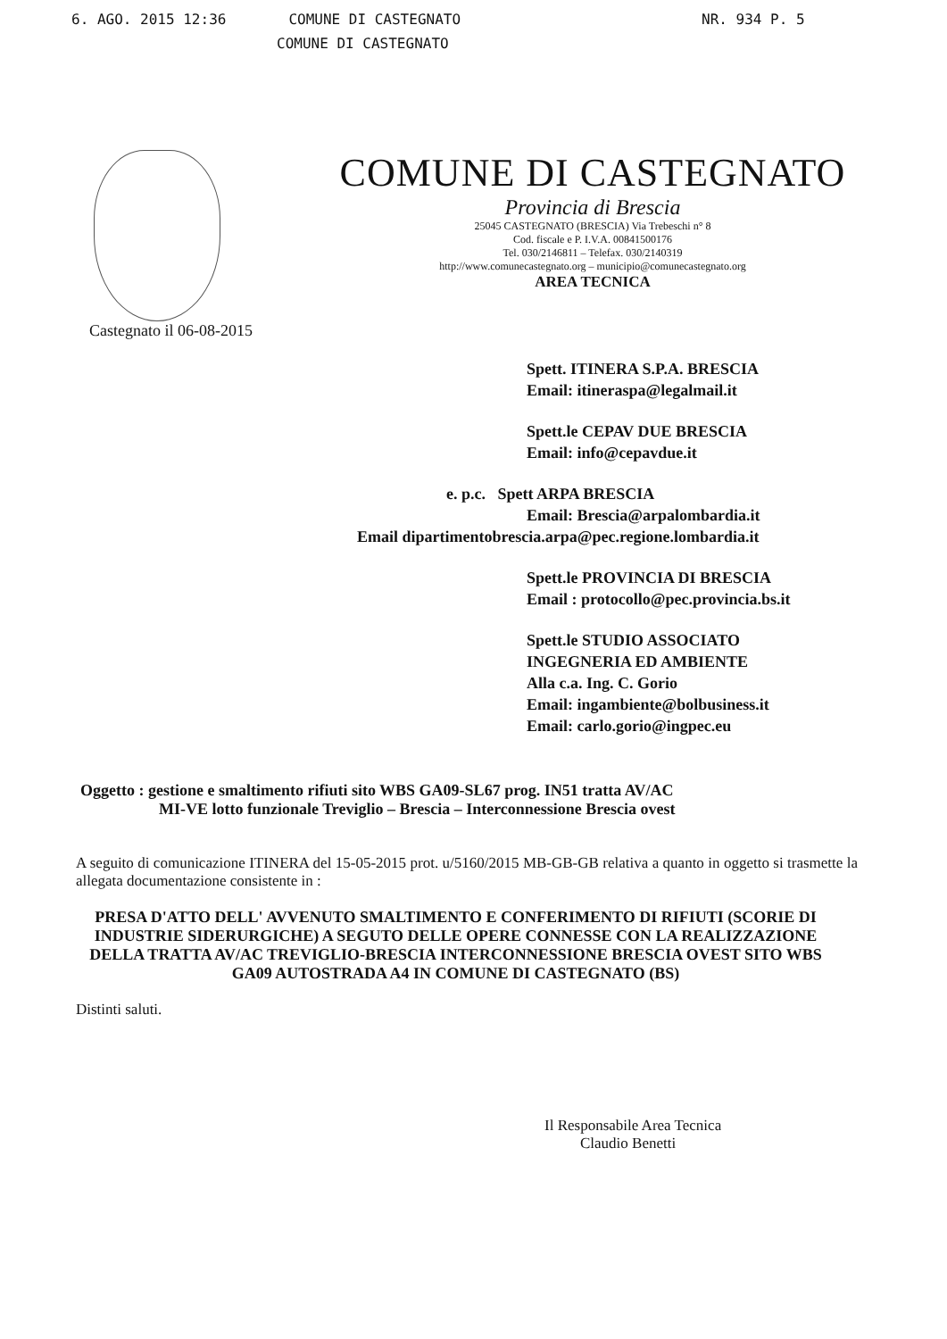6. AGO. 2015 12:36 COMUNE DI CASTEGNATO NR. 934 P. 5
COMUNE DI CASTEGNATO
COMUNE DI CASTEGNATO
Provincia di Brescia
25045 CASTEGNATO (BRESCIA) Via Trebeschi n° 8
Cod. fiscale e P. I.V.A. 00841500176
Tel. 030/2146811 – Telefax. 030/2140319
http://www.comunecastegnato.org – municipio@comunecastegnato.org
AREA TECNICA
Castegnato il 06-08-2015
Spett. ITINERA S.P.A. BRESCIA
Email: itineraspa@legalmail.it
Spett.le CEPAV DUE BRESCIA
Email: info@cepavdue.it
e. p.c. Spett ARPA BRESCIA
Email: Brescia@arpalombardia.it
Email dipartimentobrescia.arpa@pec.regione.lombardia.it
Spett.le PROVINCIA DI BRESCIA
Email : protocollo@pec.provincia.bs.it
Spett.le STUDIO ASSOCIATO
INGEGNERIA ED AMBIENTE
Alla c.a. Ing. C. Gorio
Email: ingambiente@bolbusiness.it
Email: carlo.gorio@ingpec.eu
Oggetto : gestione e smaltimento rifiuti sito WBS GA09-SL67 prog. IN51 tratta AV/AC
MI-VE lotto funzionale Treviglio – Brescia – Interconnessione Brescia ovest
A seguito di comunicazione ITINERA del 15-05-2015 prot. u/5160/2015 MB-GB-GB relativa a quanto in oggetto si trasmette la allegata documentazione consistente in :
PRESA D'ATTO DELL' AVVENUTO SMALTIMENTO E CONFERIMENTO DI RIFIUTI (SCORIE DI INDUSTRIE SIDERURGICHE) A SEGUTO DELLE OPERE CONNESSE CON LA REALIZZAZIONE DELLA TRATTA AV/AC TREVIGLIO-BRESCIA INTERCONNESSIONE BRESCIA OVEST SITO WBS GA09 AUTOSTRADA A4 IN COMUNE DI CASTEGNATO (BS)
Distinti saluti.
Il Responsabile Area Tecnica
Claudio Benetti